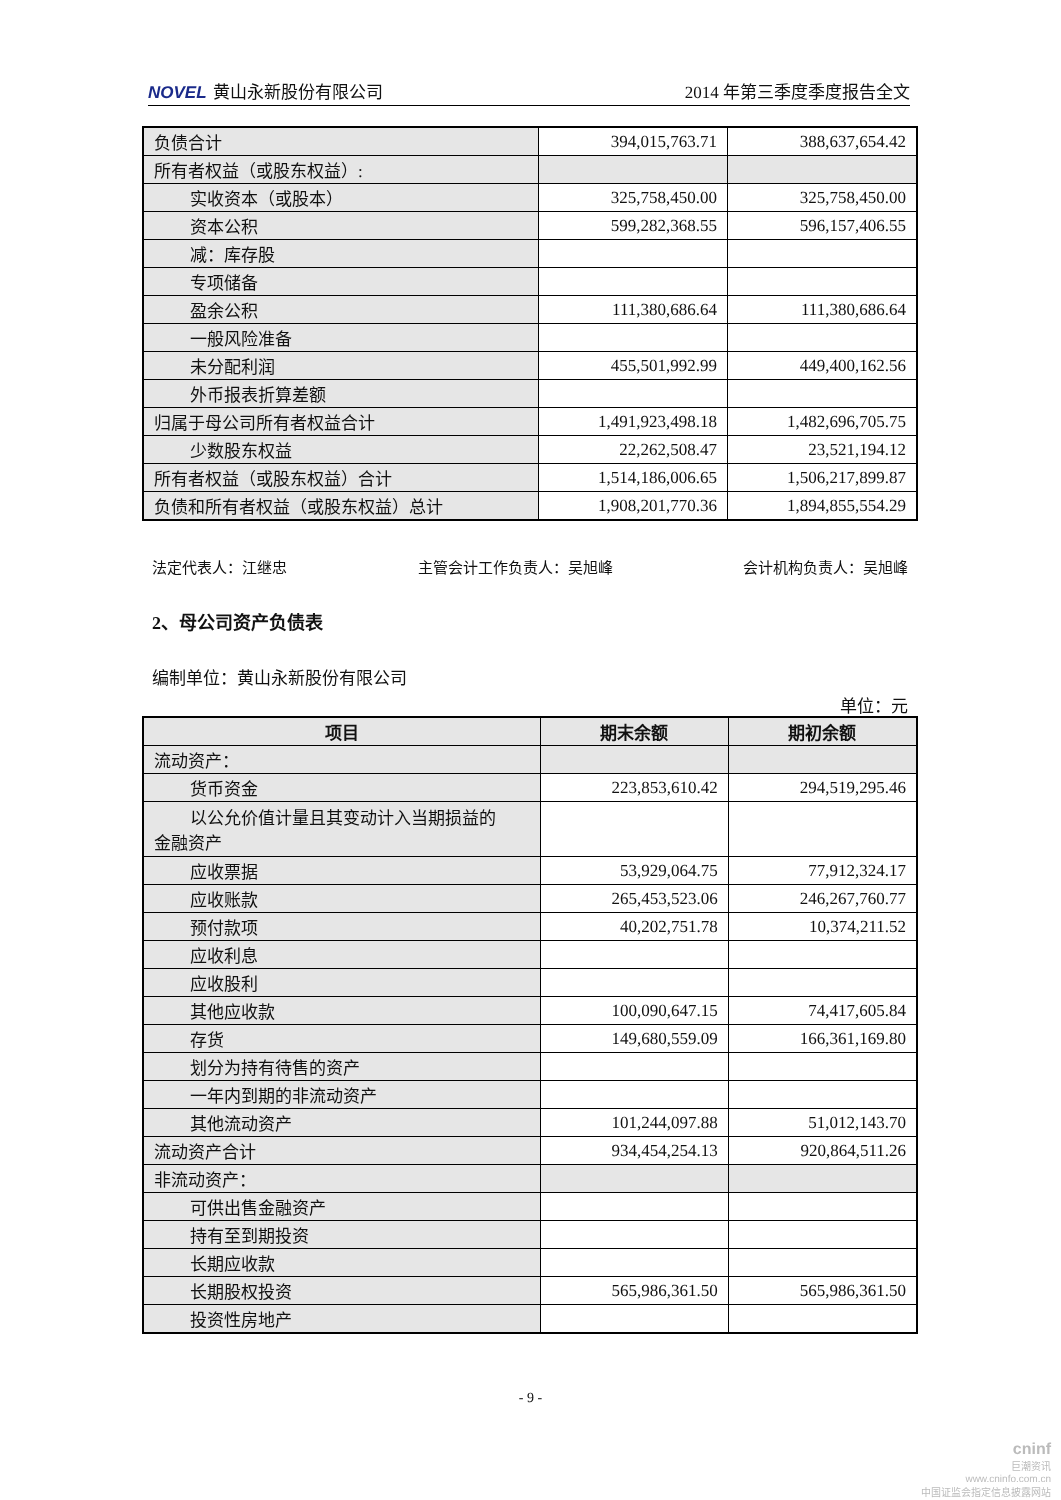NOVEL 黄山永新股份有限公司 2014 年第三季度季度报告全文
| 负债合计 | 394,015,763.71 | 388,637,654.42 |
| 所有者权益（或股东权益）: | | |
| 实收资本（或股本） | 325,758,450.00 | 325,758,450.00 |
| 资本公积 | 599,282,368.55 | 596,157,406.55 |
| 减：库存股 | | |
| 专项储备 | | |
| 盈余公积 | 111,380,686.64 | 111,380,686.64 |
| 一般风险准备 | | |
| 未分配利润 | 455,501,992.99 | 449,400,162.56 |
| 外币报表折算差额 | | |
| 归属于母公司所有者权益合计 | 1,491,923,498.18 | 1,482,696,705.75 |
| 少数股东权益 | 22,262,508.47 | 23,521,194.12 |
| 所有者权益（或股东权益）合计 | 1,514,186,006.65 | 1,506,217,899.87 |
| 负债和所有者权益（或股东权益）总计 | 1,908,201,770.36 | 1,894,855,554.29 |
法定代表人：江继忠 主管会计工作负责人：吴旭峰 会计机构负责人：吴旭峰
2、母公司资产负债表
编制单位：黄山永新股份有限公司
单位：元
| 项目 | 期末余额 | 期初余额 |
| --- | --- | --- |
| 流动资产： | | |
| 货币资金 | 223,853,610.42 | 294,519,295.46 |
| 以公允价值计量且其变动计入当期损益的 金融资产 | | |
| 应收票据 | 53,929,064.75 | 77,912,324.17 |
| 应收账款 | 265,453,523.06 | 246,267,760.77 |
| 预付款项 | 40,202,751.78 | 10,374,211.52 |
| 应收利息 | | |
| 应收股利 | | |
| 其他应收款 | 100,090,647.15 | 74,417,605.84 |
| 存货 | 149,680,559.09 | 166,361,169.80 |
| 划分为持有待售的资产 | | |
| 一年内到期的非流动资产 | | |
| 其他流动资产 | 101,244,097.88 | 51,012,143.70 |
| 流动资产合计 | 934,454,254.13 | 920,864,511.26 |
| 非流动资产： | | |
| 可供出售金融资产 | | |
| 持有至到期投资 | | |
| 长期应收款 | | |
| 长期股权投资 | 565,986,361.50 | 565,986,361.50 |
| 投资性房地产 | | |
- 9 -
cninf
巨潮资讯
www.cninfo.com.cn
中国证监会指定信息披露网站